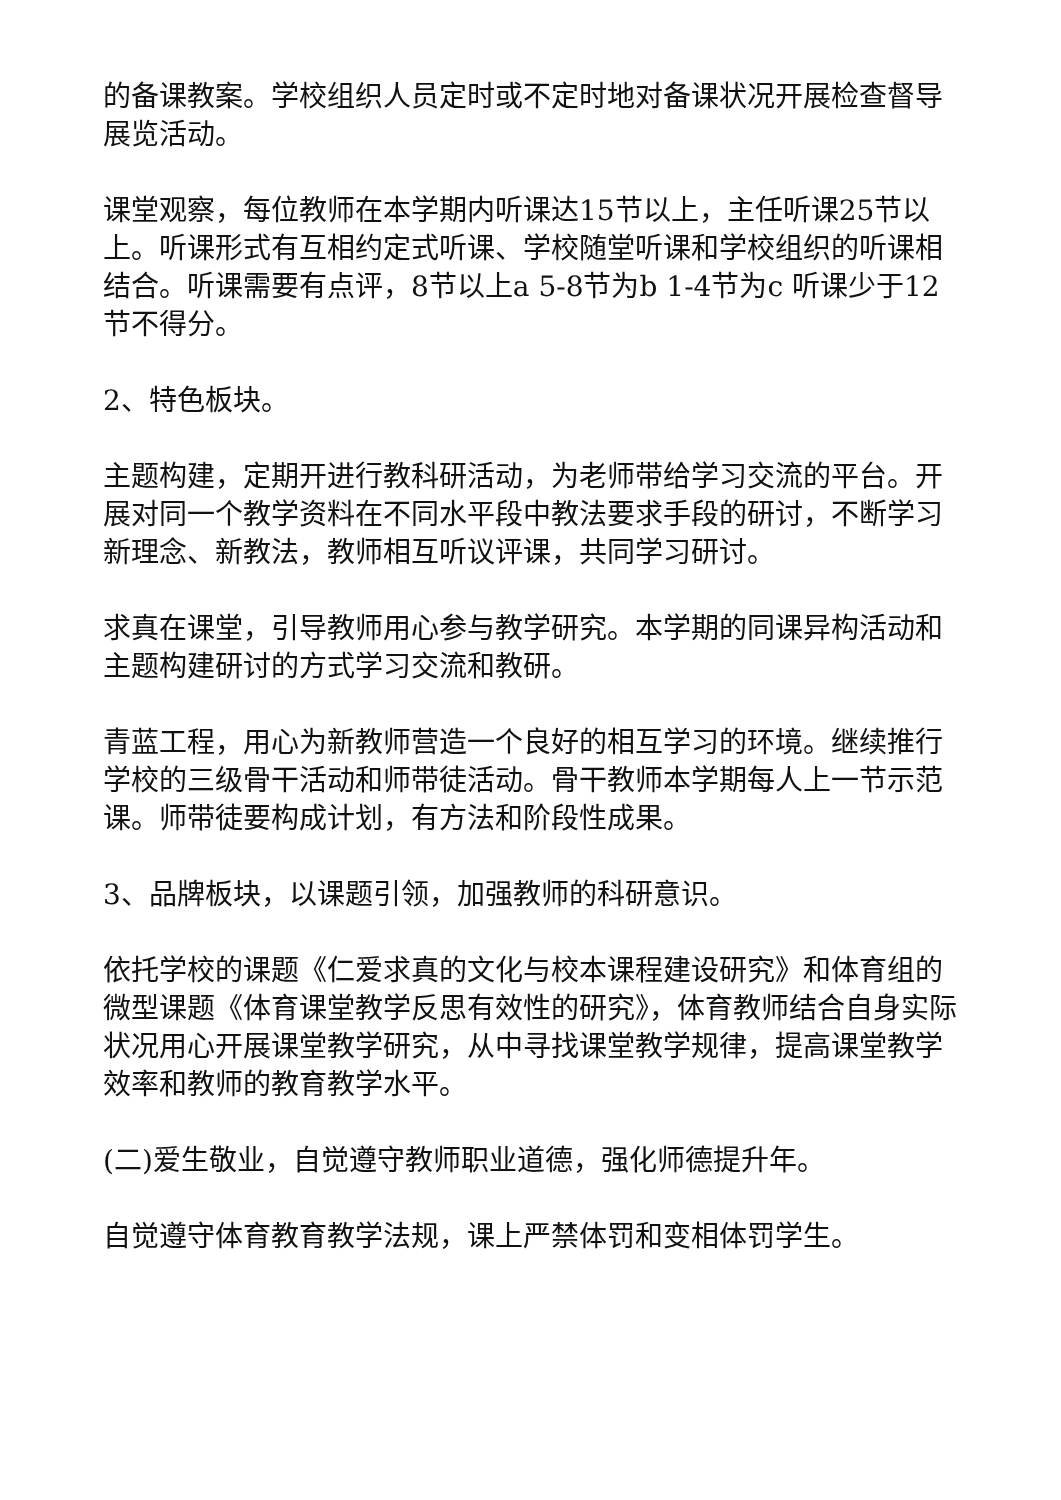的备课教案。学校组织人员定时或不定时地对备课状况开展检查督导展览活动。
课堂观察，每位教师在本学期内听课达15节以上，主任听课25节以上。听课形式有互相约定式听课、学校随堂听课和学校组织的听课相结合。听课需要有点评，8节以上a 5-8节为b 1-4节为c 听课少于12节不得分。
2、特色板块。
主题构建，定期开进行教科研活动，为老师带给学习交流的平台。开展对同一个教学资料在不同水平段中教法要求手段的研讨，不断学习新理念、新教法，教师相互听议评课，共同学习研讨。
求真在课堂，引导教师用心参与教学研究。本学期的同课异构活动和主题构建研讨的方式学习交流和教研。
青蓝工程，用心为新教师营造一个良好的相互学习的环境。继续推行学校的三级骨干活动和师带徒活动。骨干教师本学期每人上一节示范课。师带徒要构成计划，有方法和阶段性成果。
3、品牌板块，以课题引领，加强教师的科研意识。
依托学校的课题《仁爱求真的文化与校本课程建设研究》和体育组的微型课题《体育课堂教学反思有效性的研究》，体育教师结合自身实际状况用心开展课堂教学研究，从中寻找课堂教学规律，提高课堂教学效率和教师的教育教学水平。
(二)爱生敬业，自觉遵守教师职业道德，强化师德提升年。
自觉遵守体育教育教学法规，课上严禁体罚和变相体罚学生。